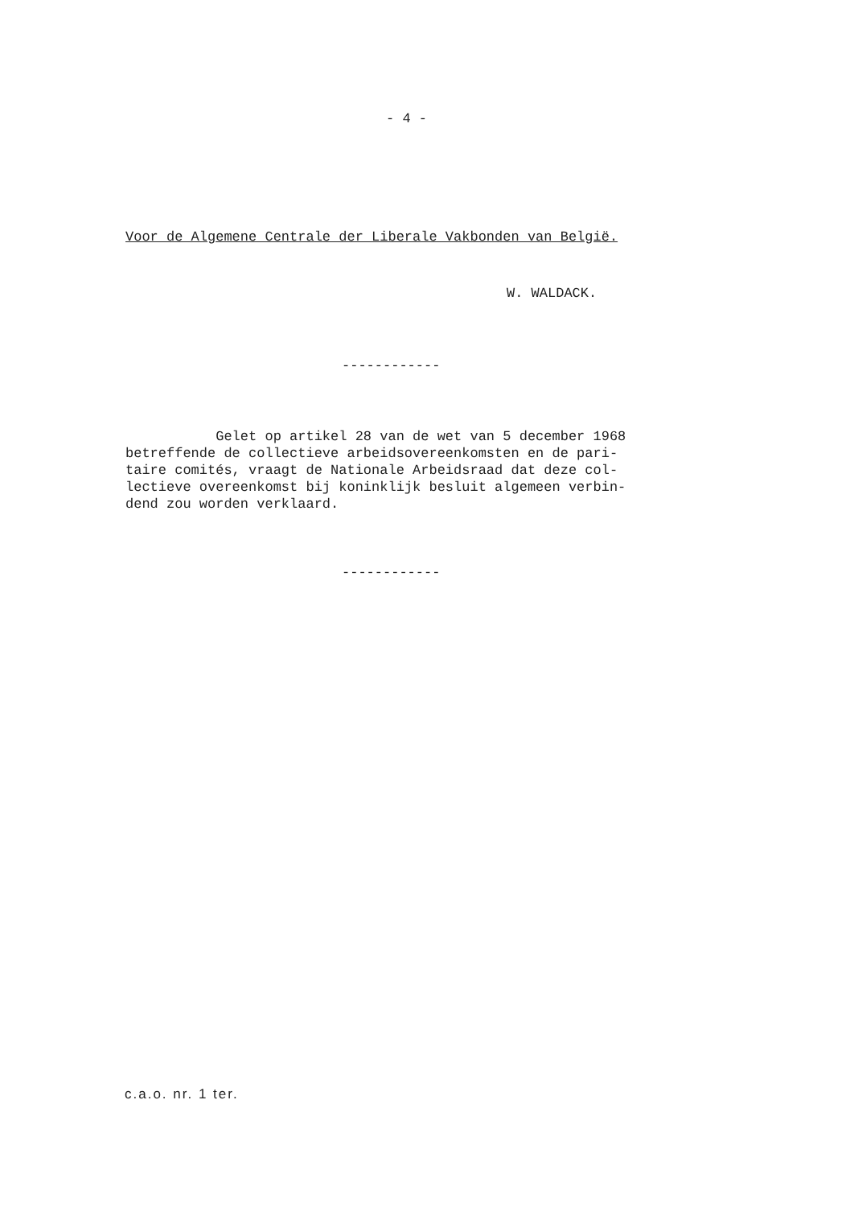- 4 -
Voor de Algemene Centrale der Liberale Vakbonden van België.
W. WALDACK.
------------
Gelet op artikel 28 van de wet van 5 december 1968 betreffende de collectieve arbeidsovereenkomsten en de pari- taire comités, vraagt de Nationale Arbeidsraad dat deze col- lectieve overeenkomst bij koninklijk besluit algemeen verbin- dend zou worden verklaard.
------------
c.a.o. nr. 1 ter.